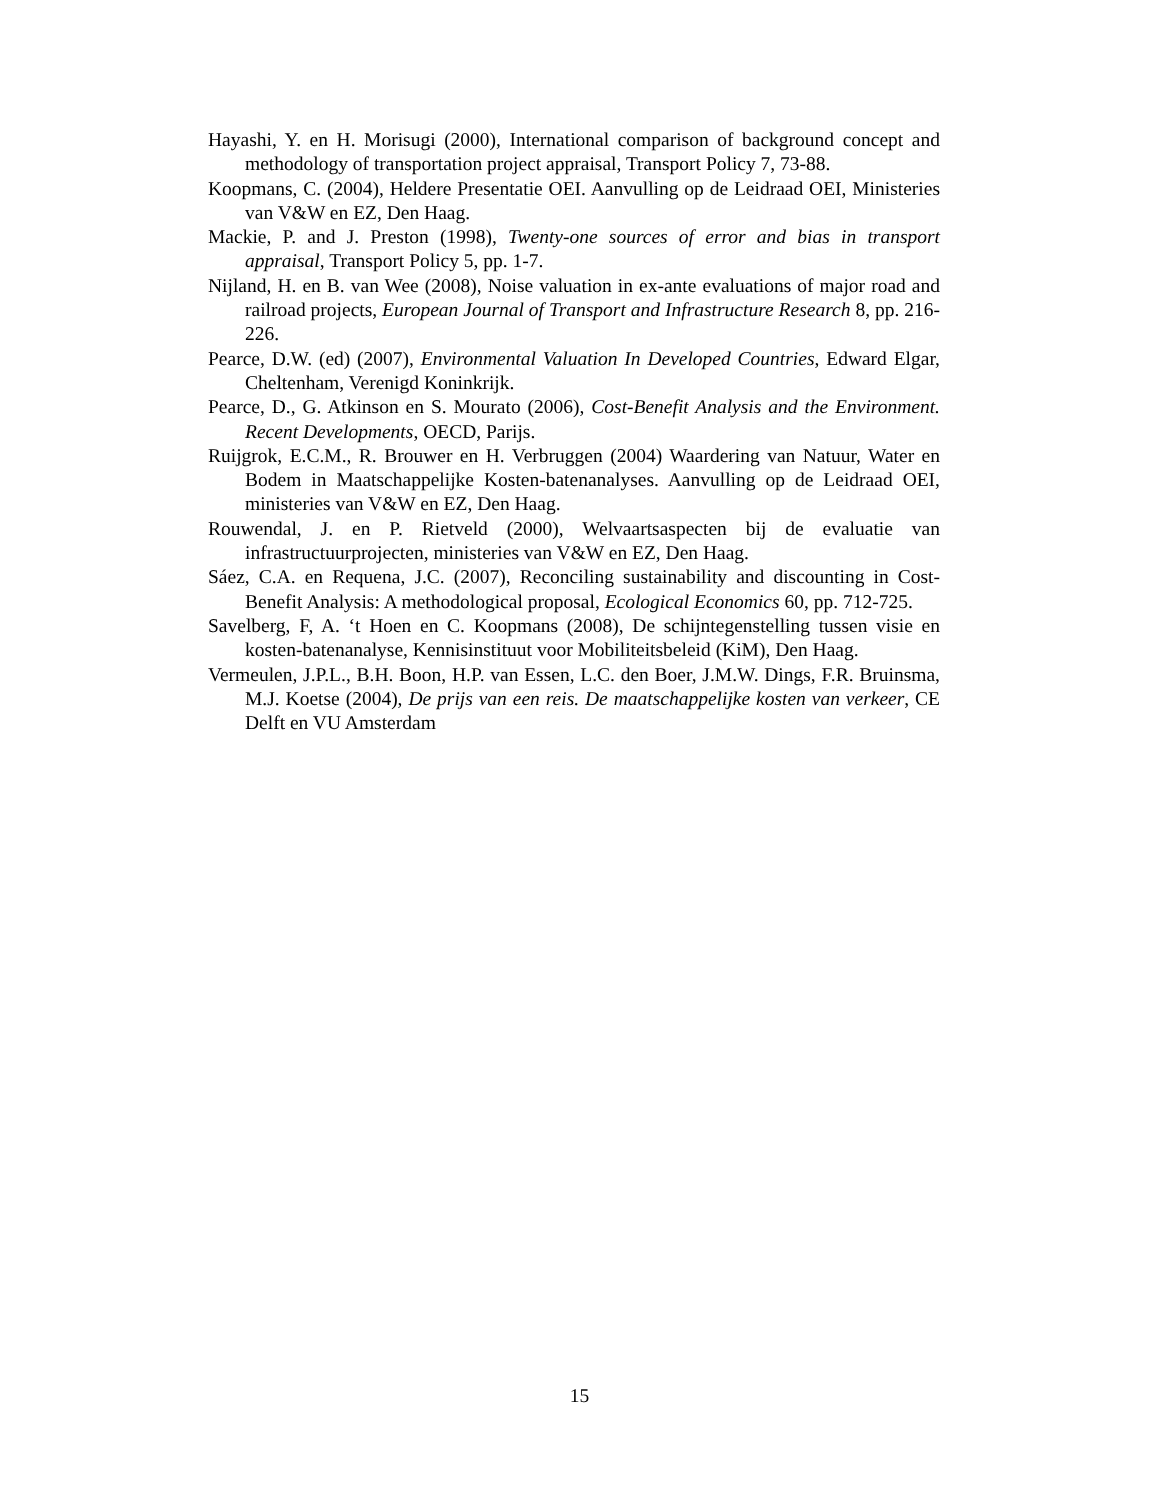Hayashi, Y. en H. Morisugi (2000), International comparison of background concept and methodology of transportation project appraisal, Transport Policy 7, 73-88.
Koopmans, C. (2004), Heldere Presentatie OEI. Aanvulling op de Leidraad OEI, Ministeries van V&W en EZ, Den Haag.
Mackie, P. and J. Preston (1998), Twenty-one sources of error and bias in transport appraisal, Transport Policy 5, pp. 1-7.
Nijland, H. en B. van Wee (2008), Noise valuation in ex-ante evaluations of major road and railroad projects, European Journal of Transport and Infrastructure Research 8, pp. 216-226.
Pearce, D.W. (ed) (2007), Environmental Valuation In Developed Countries, Edward Elgar, Cheltenham, Verenigd Koninkrijk.
Pearce, D., G. Atkinson en S. Mourato (2006), Cost-Benefit Analysis and the Environment. Recent Developments, OECD, Parijs.
Ruijgrok, E.C.M., R. Brouwer en H. Verbruggen (2004) Waardering van Natuur, Water en Bodem in Maatschappelijke Kosten-batenanalyses. Aanvulling op de Leidraad OEI, ministeries van V&W en EZ, Den Haag.
Rouwendal, J. en P. Rietveld (2000), Welvaartsaspecten bij de evaluatie van infrastructuurprojecten, ministeries van V&W en EZ, Den Haag.
Sáez, C.A. en Requena, J.C. (2007), Reconciling sustainability and discounting in Cost-Benefit Analysis: A methodological proposal, Ecological Economics 60, pp. 712-725.
Savelberg, F, A. ‘t Hoen en C. Koopmans (2008), De schijntegenstelling tussen visie en kosten-batenanalyse, Kennisinstituut voor Mobiliteitsbeleid (KiM), Den Haag.
Vermeulen, J.P.L., B.H. Boon, H.P. van Essen, L.C. den Boer, J.M.W. Dings, F.R. Bruinsma, M.J. Koetse (2004), De prijs van een reis. De maatschappelijke kosten van verkeer, CE Delft en VU Amsterdam
15